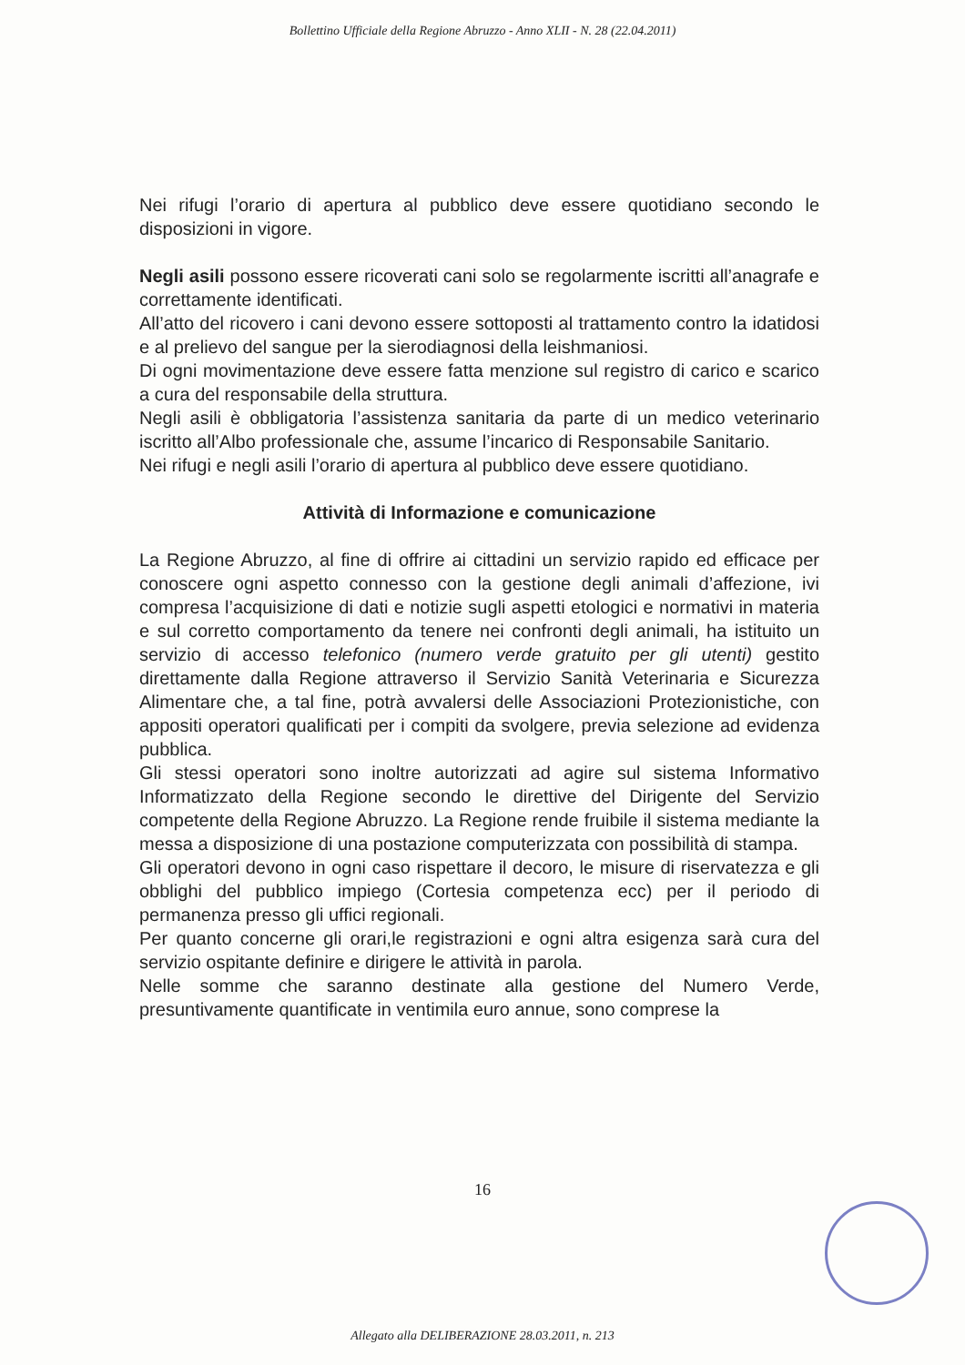Bollettino Ufficiale della Regione Abruzzo - Anno XLII - N. 28 (22.04.2011)
Nei rifugi l’orario di apertura al pubblico deve essere quotidiano secondo le disposizioni in vigore.
Negli asili possono essere ricoverati cani solo se regolarmente iscritti all’anagrafe e correttamente identificati.
All’atto del ricovero i cani devono essere sottoposti al trattamento contro la idatidosi e al prelievo del sangue per la sierodiagnosi della leishmaniosi.
Di ogni movimentazione deve essere fatta menzione sul registro di carico e scarico a cura del responsabile della struttura.
Negli asili è obbligatoria l’assistenza sanitaria da parte di un medico veterinario iscritto all’Albo professionale che, assume l’incarico di Responsabile Sanitario.
Nei rifugi e negli asili l’orario di apertura al pubblico deve essere quotidiano.
Attività di Informazione e comunicazione
La Regione Abruzzo, al fine di offrire ai cittadini un servizio rapido ed efficace per conoscere ogni aspetto connesso con la gestione degli animali d’affezione, ivi compresa l’acquisizione di dati e notizie sugli aspetti etologici e normativi in materia e sul corretto comportamento da tenere nei confronti degli animali, ha istituito un servizio di accesso telefonico (numero verde gratuito per gli utenti) gestito direttamente dalla Regione attraverso il Servizio Sanità Veterinaria e Sicurezza Alimentare che, a tal fine, potrà avvalersi delle Associazioni Protezionistiche, con appositi operatori qualificati per i compiti da svolgere, previa selezione ad evidenza pubblica.
Gli stessi operatori sono inoltre autorizzati ad agire sul sistema Informativo Informatizzato della Regione secondo le direttive del Dirigente del Servizio competente della Regione Abruzzo. La Regione rende fruibile il sistema mediante la messa a disposizione di una postazione computerizzata con possibilità di stampa.
Gli operatori devono in ogni caso rispettare il decoro, le misure di riservatezza e gli obblighi del pubblico impiego (Cortesia competenza ecc) per il periodo di permanenza presso gli uffici regionali.
Per quanto concerne gli orari,le registrazioni e ogni altra esigenza sarà cura del servizio ospitante definire e dirigere le attività in parola.
Nelle somme che saranno destinate alla gestione del Numero Verde, presuntivamente quantificate in ventimila euro annue, sono comprese la
16
Allegato alla DELIBERAZIONE 28.03.2011, n. 213